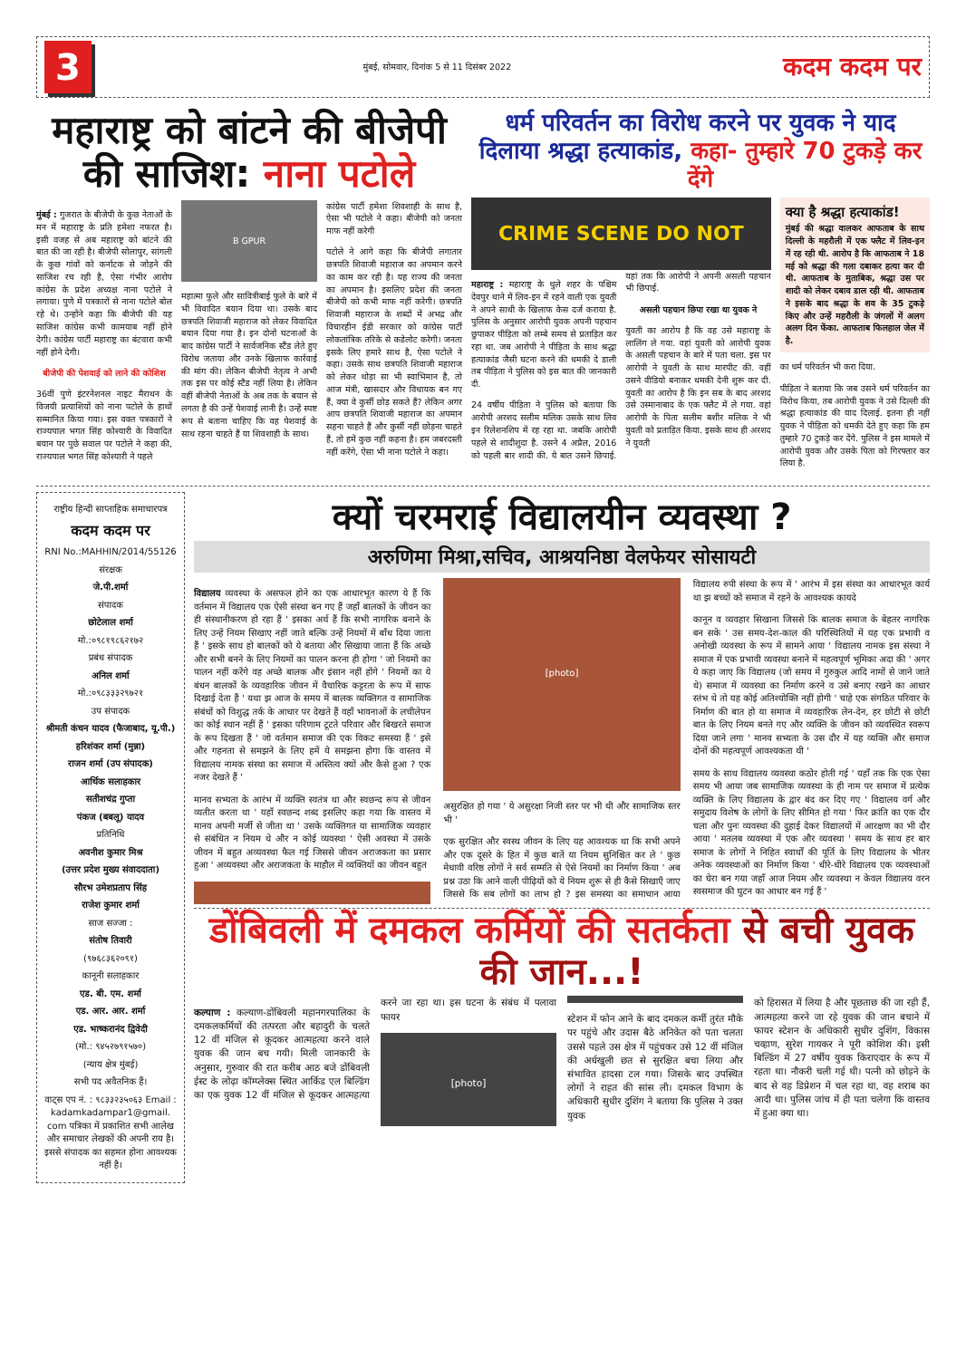3 मुंबई, सोमवार, दिनांक 5 से 11 दिसंबर 2022 कदम कदम पर
महाराष्ट्र को बांटने की बीजेपी की साजिश: नाना पटोले
मुंबई : गुजरात के बीजेपी के कुछ नेताओं के मन में महाराष्ट्र के प्रति हमेशा नफरत है। इसी वजह से अब महाराष्ट्र को बांटने की बात की जा रही है। बीजेपी सोलापुर, सांगली के कुछ गांवों को कर्नाटक से जोड़ने की साजिश रच रही है, ऐसा गंभीर आरोप कांग्रेस के प्रदेश अध्यक्ष नाना पटोले ने लगाया। पुणे में पत्रकारों से नाना पटोले बोल रहे थे। उन्होंने कहा कि बीजेपी की यह साजिश कांग्रेस कभी कामयाब नहीं होने देगी। कांग्रेस पार्टी महाराष्ट्र का बंटवारा कभी नहीं होने देगी।
बीजेपी की पेशवाई को लाने की कोशिश
36वीं पुणे इंटरनेशनल नाइट मैराथन के विजयी प्रत्याशियों को नाना पटोले के हाथों सम्मानित किया गया। इस वक्त पत्रकारों ने राज्यपाल भगत सिंह कोश्यारी के विवादित बयान पर पुछे सवाल पर पटोले ने कहा की, राज्यपाल भगत सिंह कोश्यारी ने पहले
B GPUR
महात्मा फुले और सावित्रीबाई फुले के बारे में भी विवादित बयान दिया था। उसके बाद छत्रपति शिवाजी महाराज को लेकर विवादित बयान दिया गया है। इन दोनों घटनाओं के बाद कांग्रेस पार्टी ने सार्वजनिक स्टैंड लेते हुए विरोध जताया और उनके खिलाफ कार्रवाई की मांग की। लेकिन बीजेपी नेतृत्व ने अभी तक इस पर कोई स्टैंड नहीं लिया है। लेकिन वहीं बीजेपी नेताओं के अब तक के बयान से लगता है की उन्हें पेशवाई लानी है। उन्हें स्पष्ट रूप से बताना चाहिए कि वह पेशवाई के साथ रहना चाहते हैं या शिवशाही के साथ।
कांग्रेस पार्टी हमेशा शिवशाही के साथ है, ऐसा भी पटोले ने कहा। बीजेपी को जनता माफ नहीं करेगी
पटोले ने आगे कहा कि बीजेपी लगातार छत्रपति शिवाजी महाराज का अपमान करने का काम कर रही है। यह राज्य की जनता का अपमान है। इसलिए प्रदेश की जनता बीजेपी को कभी माफ नहीं करेगी। छत्रपति शिवाजी महाराज के शब्दों में अभद्र और विचारहीन ईडी सरकार को कांग्रेस पार्टी लोकतांत्रिक तरिके से कडेलोट करेगी। जनता इसके लिए हमारे साथ है, ऐसा पटोले ने कहा। उसके साथ छत्रपति शिवाजी महाराज को लेकर थोड़ा सा भी स्वाभिमान है, तो आज मंत्री, खासदार और विधायक बन गए हैं, क्या वे कुर्सी छोड़ सकते हैं? लेकिन अगर आप छत्रपति शिवाजी महाराज का अपमान सहना चाहते हैं और कुर्सी नहीं छोड़ना चाहते हैं, तो हमें कुछ नहीं कहना है। हम जबरदस्ती नहीं करेंगे, ऐसा भी नाना पटोले ने कहा।
धर्म परिवर्तन का विरोध करने पर युवक ने याद दिलाया श्रद्धा हत्याकांड, कहा- तुम्हारे 70 टुकड़े कर देंगे
CRIME SCENE DO NOT
महाराष्ट्र : महाराष्ट्र के धुले शहर के पश्चिम देवपुर थाने में लिव-इन में रहने वाली एक युवती ने अपने साथी के खिलाफ केस दर्ज कराया है. पुलिस के अनुसार आरोपी युवक अपनी पहचान छुपाकर पीड़िता को लम्बे समय से प्रताड़ित कर रहा था. जब आरोपी ने पीड़िता के साथ श्रद्धा हत्याकांड जैसी घटना करने की धमकी दे डाली तब पीड़िता ने पुलिस को इस बात की जानकारी दी.
24 वर्षीय पीड़िता ने पुलिस को बताया कि आरोपी अरशद सलीम मलिक उसके साथ लिव इन रिलेशनशिप में रह रहा था. जबकि आरोपी पहले से शादीशुदा है. उसने 4 अप्रैल, 2016 को पहली बार शादी की. ये बात उसने छिपाई. यहां तक कि आरोपी ने अपनी असली पहचान भी छिपाई.
असली पहचान छिपा रखा था युवक ने
युवती का आरोप है कि वह उसे महाराष्ट्र के लालिंग ले गया. वहां युवती को आरोपी युवक के असली पहचान के बारे में पता चला. इस पर आरोपी ने युवती के साथ मारपीट की. वहीं उसने वीडियो बनाकर धमकी देनी शुरू कर दी. युवती का आरोप है कि इन सब के बाद अरशद उसे उस्मानाबाद के एक फ्लैट में ले गया. वहां आरोपी के पिता सलीम बशीर मलिक ने भी युवती को प्रताड़ित किया. इसके साथ ही अरशद ने युवती
क्या है श्रद्धा हत्याकांड!
मुंबई की श्रद्धा वालकर आफताब के साथ दिल्ली के महरौली में एक फ्लैट में लिव-इन में रह रही थी. आरोप है कि आफताब ने 18 मई को श्रद्धा की गला दबाकर हत्या कर दी थी. आफताब के मुताबिक, श्रद्धा उस पर शादी को लेकर दबाव डाल रही थी. आफताब ने इसके बाद श्रद्धा के शव के 35 टुकड़े किए और उन्हें महरौली के जंगलों में अलग अलग दिन फेंका. आफताब फिलहाल जेल में है.
का धर्म परिवर्तन भी करा दिया.
पीड़िता ने बताया कि जब उसने धर्म परिवर्तन का विरोध किया, तब आरोपी युवक ने उसे दिल्ली की श्रद्धा हत्याकांड की याद दिलाई. इतना ही नहीं युवक ने पीड़िता को धमकी देते हुए कहा कि हम तुम्हारे 70 टुकड़े कर देंगे. पुलिस ने इस मामले में आरोपी युवक और उसके पिता को गिरफ्तार कर लिया है.
राष्ट्रीय हिन्दी साप्ताहिक समाचारपत्र
कदम कदम पर
RNI No.:MAHHIN/2014/55126
संरक्षक
जे.पी.शर्मा
संपादक
छोटेलाल शर्मा
मो.:०९८१९८६२१७२
प्रबंध संपादक
अनिल शर्मा
मो.:०९८३३३२९७२१
उप संपादक
श्रीमती कंचन यादव (फैजाबाद, यू.पी.)
हरिशंकर शर्मा (मुन्ना)
राजन शर्मा (उप संपादक)
आर्थिक सलाहकार
सतीशचंद्र गुप्ता
पंकज (बबलू) यादव
प्रतिनिधि
अवनीश कुमार मिश्र
(उत्तर प्रदेश मुख्य संवाददाता)
सौरभ उमेशप्रताप सिंह
राजेश कुमार शर्मा
साज सज्जा :
संतोष तिवारी
(९७६८३६२०९१)
कानूनी सलाहकार
एड. बी. एम. शर्मा
एड. आर. आर. शर्मा
एड. भाष्करानंद द्विवेदी
(मो.: ९४५२७९१५७०)
(न्याय क्षेत्र मुंबई)
सभी पद अवैतनिक हैं।
वाट्स एप नं. : ९८३३२३५०६३ Email : kadamkadampar1@gmail. com पत्रिका में प्रकाशित सभी आलेख और समाचार लेखकों की अपनी राय है। इससे संपादक का सहमत होना आवश्यक नहीं है।
क्यों चरमराई विद्यालयीन व्यवस्था ?
अरुणिमा मिश्रा,सचिव, आश्रयनिष्ठा वेलफेयर सोसायटी
विद्यालय व्यवस्था के असफल होने का एक आधारभूत कारण ये हैं कि वर्तमान में विद्यालय एक ऐसी संस्था बन गए हैं जहाँ बालकों के जीवन का ही संस्थानीकरण हो रहा हैं ' इसका अर्थ हैं कि सभी नागरिक बनाने के लिए उन्हें नियम सिखाए नहीं जाते बल्कि उन्हें नियमों में बाँध दिया जाता हैं ' इसके साथ हो बालकों को ये बताया और सिखाया जाता हैं कि अच्छे और सभी बनने के लिए नियमों का पालन करना ही होगा ' जो नियमों का पालन नहीं करेंगे वह अच्छे बालक और इंसान नहीं होंगे ' नियमों का ये बंधन बालकों के व्यवहारिक जीवन में वैचारिक कट्टरता के रूप में साफ दिखाई देता हैं ' यथा झ आज के समय में बालक व्यक्तिगत व सामाजिक संबंधों को विशुद्ध तर्क के आधार पर देखते हैं वहाँ भावनाओं के लचीलेपन का कोई स्थान नहीं हैं ' इसका परिणाम टूटते परिवार और बिखरते समाज के रूप दिखता हैं ' जो वर्तमान समाज की एक विकट समस्या हैं ' इसे और गहनता से समझने के लिए हमें ये समझना होगा कि वास्तव में विद्यालय नामक संस्था का समाज में अस्तित्व क्यों और कैसे हुआ ? एक नजर देखते हैं '
मानव सभ्यता के आरंभ में व्यक्ति स्वतंत्र था और स्वछन्द रूप से जीवन व्यतीत करता था ' यहाँ स्वछन्द शब्द इसलिए कहा गया कि वास्तव में मानव अपनी मर्जी से जीता था ' उसके व्यक्तिगत या सामाजिक व्यवहार से संबंधित न नियम थे और न कोई व्यवस्था ' ऐसी अवस्था में उसके जीवन में बहुत अव्यवस्था फैल गई जिससे जीवन अराजकता का प्रसार हुआ ' अव्यवस्था और अराजकता के माहौल में व्यक्तियों का जीवन बहुत
[photo]
असुरक्षित हो गया ' ये असुरक्षा निजी स्तर पर भी थी और सामाजिक स्तर भी '
एक सुरक्षित और स्वस्थ जीवन के लिए यह आवश्यक था कि सभी अपने और एक दूसरे के हित में कुछ बातें या नियम सुनिश्चित कर ले ' कुछ मेधावी वरिष्ठ लोगों ने सर्व सम्मति से ऐसे नियमों का निर्माण किया ' अब प्रश्न उठा कि आने वाली पीढ़ियों को ये नियम शुरू से ही कैसे सिखाएँ जाए जिससे कि सब लोगों का लाभ हो ? इस समस्या का समाधान आया विद्यालय रुपी संस्था के रूप में ' आरंभ में इस संस्था का आधारभूत कार्य था झ बच्चों को समाज में रहने के आवश्यक कायदे
कानून व व्यवहार सिखाना जिससे कि बालक समाज के बेहतर नागरिक बन सके ' उस समय-देश-काल की परिस्थितियों में यह एक प्रभावी व अनोखी व्यवस्था के रूप में सामने आया ' विद्यालय नामक इस संस्था ने समाज में एक प्रभावी व्यवस्था बनाने में महत्वपूर्ण भूमिका अदा की ' अगर ये कहा जाए कि विद्यालय (जो समय में गुरुकुल आदि नामों से जाने जाते थे) समाज में व्यवस्था का निर्माण करने व उसे बनाए रखने का आधार स्तंभ थे तो यह कोई अतिश्योक्ति नहीं होगी ' चाहे एक संगठित परिवार के निर्माण की बात हो या समाज में व्यवहारिक लेन-देन, हर छोटी से छोटी बात के लिए नियम बनते गए और व्यक्ति के जीवन को व्यवस्थित स्वरूप दिया जाने लगा ' मानव सभ्यता के उस दौर में यह व्यक्ति और समाज दोनों की महत्वपूर्ण आवश्यकता थी '
समय के साथ विद्यालय व्यवस्था कठोर होती गई ' यहाँ तक कि एक ऐसा समय भी आया जब सामाजिक व्यवस्था के ही नाम पर समाज में प्रत्येक व्यक्ति के लिए विद्यालय के द्वार बंद कर दिए गए ' विद्यालय वर्ग और समुदाय विशेष के लोगों के लिए सीमित हो गया ' फिर क्रांति का एक दौर चला और पुनः व्यवस्था की दुहाई देकर विद्यालयों में आरक्षण का भी दौर आया ' मतलब व्यवस्था में एक और व्यवस्था ' समय के साथ हर बार समाज के लोगों ने निहित स्वार्थों की पूर्ति के लिए विद्यालय के भीतर अनेक व्यवस्थाओं का निर्माण किया ' धीरे-धीरे विद्यालय एक व्यवस्थाओं का घेरा बन गया जहाँ आज नियम और व्यवस्था न केवल विद्यालय वरन स्वसमाज की घुटन का आधार बन गई हैं '
डोंबिवली में दमकल कर्मियों की सतर्कता से बची युवक की जान...!
कल्याण : कल्याण-डोंबिवली महानगरपालिका के दमकलकर्मियों की तत्परता और बहादुरी के चलते 12 वीं मंजिल से कूदकर आत्महत्या करने वाले युवक की जान बच गयी। मिली जानकारी के अनुसार, गुरुवार की रात करीब आठ बजे डोंबिवली ईस्ट के लोढ़ा कॉम्प्लेक्स स्थित आर्किड एल बिल्डिंग का एक युवक 12 वीं मंजिल से कूदकर आत्महत्या करने जा रहा था। इस घटना के संबंध में पलावा फायर
[photo]
स्टेशन में फोन आने के बाद दमकल कर्मी तुरंत मौके पर पहुंचे और उदास बैठे अनिकेत को पता चलता उससे पहले उस क्षेत्र में पहुंचकर उसे 12 वीं मंजिल की अर्धखुली छत से सुरक्षित बचा लिया और संभावित हादसा टल गया। जिसके बाद उपस्थित लोगों ने राहत की सांस ली। दमकल विभाग के अधिकारी सुधीर दुशिंग ने बताया कि पुलिस ने उक्त युवक
को हिरासत में लिया है और पूछताछ की जा रही हैं, आत्महत्या करने जा रहे युवक की जान बचाने में फायर स्टेशन के अधिकारी सुधीर दुशिंग, विकास चव्हाण, सुरेश गायकर ने पूरी कोशिश की। इसी बिल्डिंग में 27 वर्षीय युवक किराएदार के रूप में रहता था। नौकरी चली गई थी। पत्नी को छोड़ने के बाद से वह डिप्रेशन में चल रहा था, वह शराब का आदी था। पुलिस जांच में ही पता चलेगा कि वास्तव में हुआ क्या था।